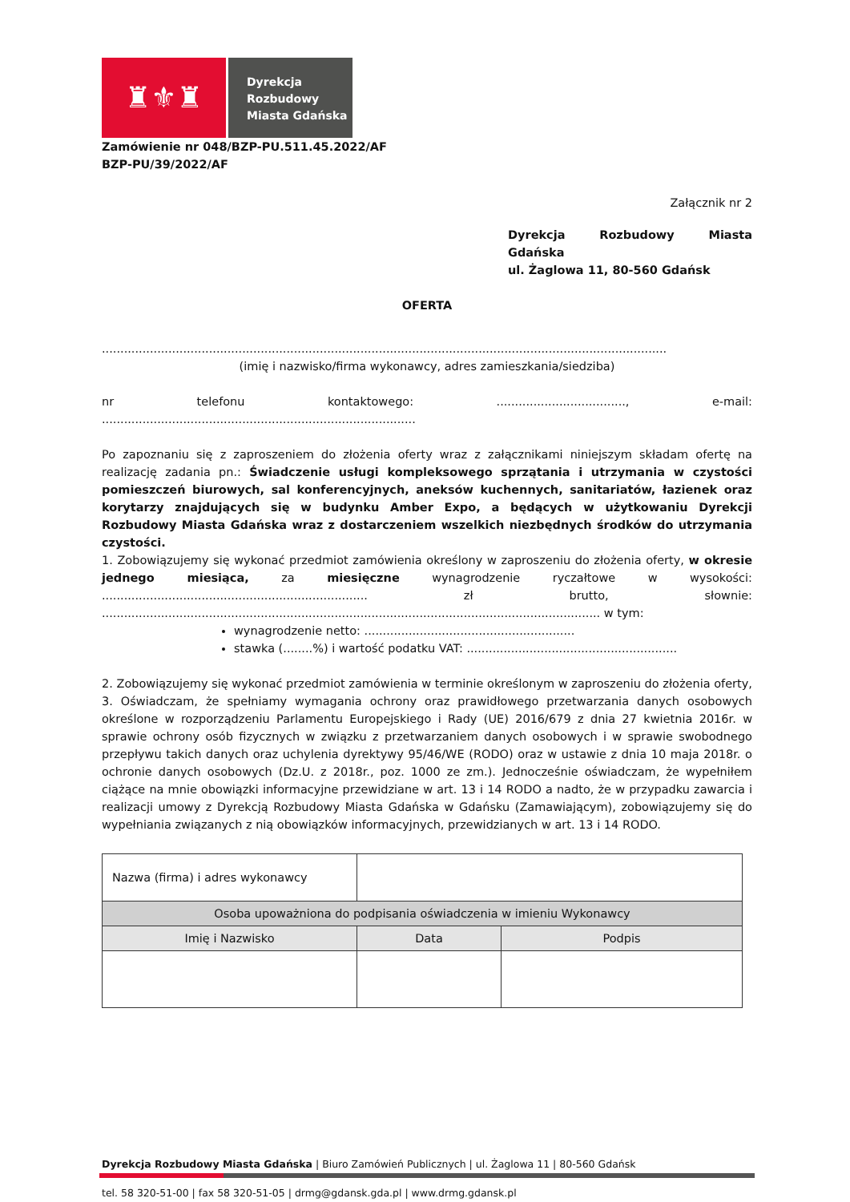♜⚜♜
Dyrekcja
Rozbudowy
Miasta Gdańska
Zamówienie nr 048/BZP-PU.511.45.2022/AF
BZP-PU/39/2022/AF
Załącznik nr 2
Dyrekcja Rozbudowy Miasta Gdańska
ul. Żaglowa 11, 80-560 Gdańsk
OFERTA
.........................................................................................................................................................
(imię i nazwisko/firma wykonawcy, adres zamieszkania/siedziba)
nr telefonu kontaktowego: ..................................., e-mail: .....................................................................................
Po zapoznaniu się z zaproszeniem do złożenia oferty wraz z załącznikami niniejszym składam ofertę na realizację zadania pn.: Świadczenie usługi kompleksowego sprzątania i utrzymania w czystości pomieszczeń biurowych, sal konferencyjnych, aneksów kuchennych, sanitariatów, łazienek oraz korytarzy znajdujących się w budynku Amber Expo, a będących w użytkowaniu Dyrekcji Rozbudowy Miasta Gdańska wraz z dostarczeniem wszelkich niezbędnych środków do utrzymania czystości.
1. Zobowiązujemy się wykonać przedmiot zamówienia określony w zaproszeniu do złożenia oferty, w okresie jednego miesiąca, za miesięczne wynagrodzenie ryczałtowe w wysokości: ........................................................................ zł brutto, słownie: ....................................................................................................................................... w tym:
wynagrodzenie netto: .........................................................
stawka (........%) i wartość podatku VAT: .........................................................
2. Zobowiązujemy się wykonać przedmiot zamówienia w terminie określonym w zaproszeniu do złożenia oferty,
3. Oświadczam, że spełniamy wymagania ochrony oraz prawidłowego przetwarzania danych osobowych określone w rozporządzeniu Parlamentu Europejskiego i Rady (UE) 2016/679 z dnia 27 kwietnia 2016r. w sprawie ochrony osób fizycznych w związku z przetwarzaniem danych osobowych i w sprawie swobodnego przepływu takich danych oraz uchylenia dyrektywy 95/46/WE (RODO) oraz w ustawie z dnia 10 maja 2018r. o ochronie danych osobowych (Dz.U. z 2018r., poz. 1000 ze zm.). Jednocześnie oświadczam, że wypełniłem ciążące na mnie obowiązki informacyjne przewidziane w art. 13 i 14 RODO a nadto, że w przypadku zawarcia i realizacji umowy z Dyrekcją Rozbudowy Miasta Gdańska w Gdańsku (Zamawiającym), zobowiązujemy się do wypełniania związanych z nią obowiązków informacyjnych, przewidzianych w art. 13 i 14 RODO.
| Nazwa (firma) i adres wykonawcy | | |
| Osoba upoważniona do podpisania oświadczenia w imieniu Wykonawcy | | |
| Imię i Nazwisko | Data | Podpis |
Dyrekcja Rozbudowy Miasta Gdańska | Biuro Zamówień Publicznych | ul. Żaglowa 11 | 80-560 Gdańsk
tel. 58 320-51-00 | fax 58 320-51-05 | drmg@gdansk.gda.pl | www.drmg.gdansk.pl